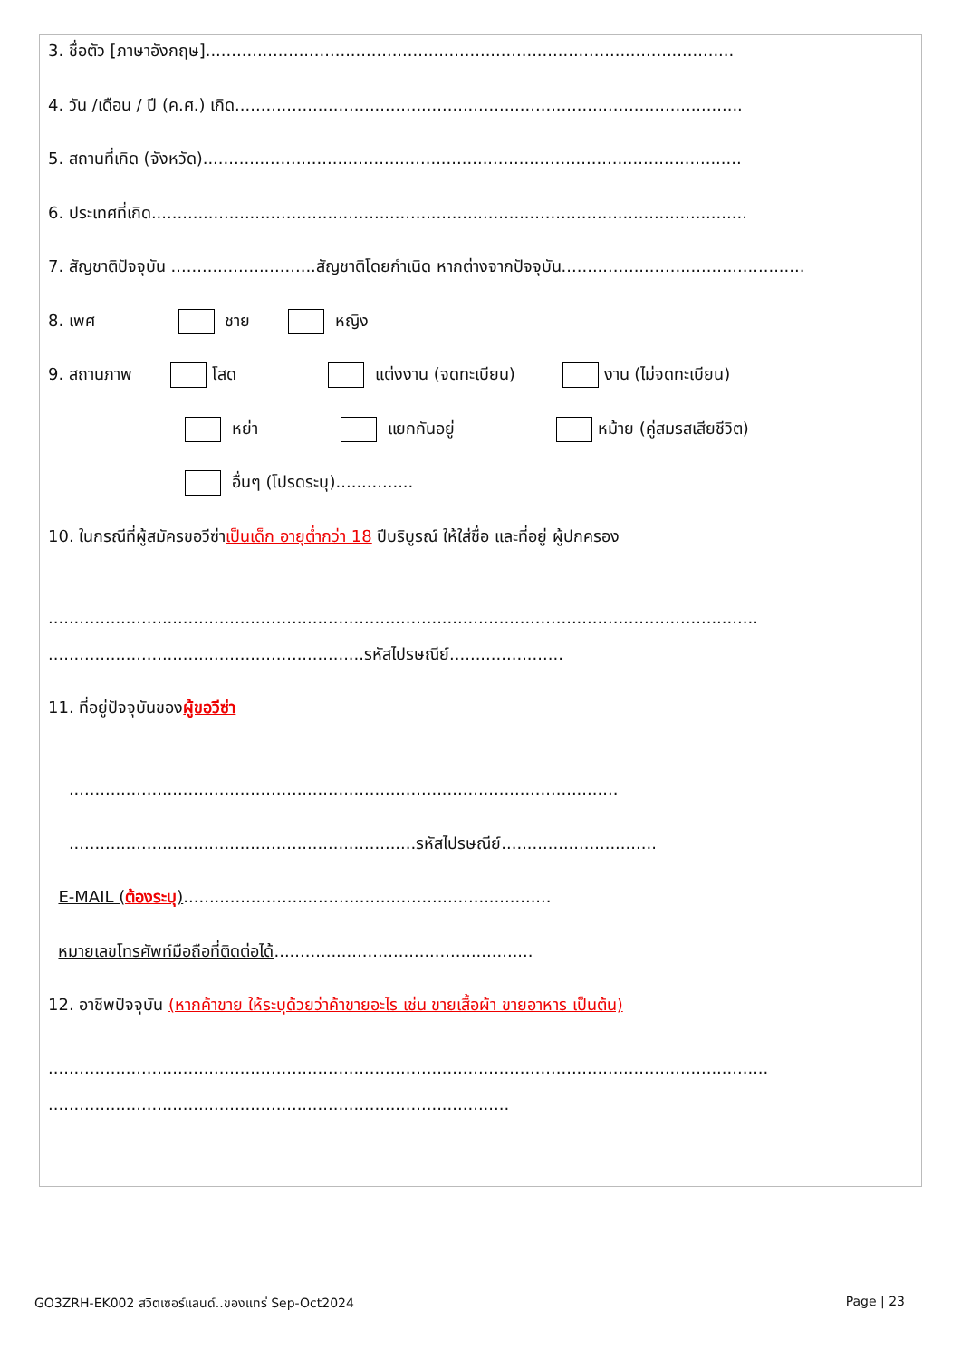3. ชื่อตัว [ภาษาอังกฤษ]......................................................................................................
4. วัน /เดือน / ปี (ค.ศ.) เกิด..................................................................................................
5. สถานที่เกิด (จังหวัด)........................................................................................................
6. ประเทศที่เกิด...................................................................................................................
7. สัญชาติปัจจุบัน ............................สัญชาติโดยกำเนิด หากต่างจากปัจจุบัน...............................................
8. เพศ ชาย หญิง
9. สถานภาพ โสด แต่งงาน (จดทะเบียน) งาน (ไม่จดทะเบียน)
หย่า แยกกันอยู่ หม้าย (คู่สมรสเสียชีวิต)
อื่นๆ (โปรดระบุ)...............
10. ในกรณีที่ผู้สมัครขอวีซ่าเป็นเด็ก อายุต่ำกว่า 18 ปีบริบูรณ์ ให้ใส่ชื่อ และที่อยู่ ผู้ปกครอง
.........................................................................................................................................
.............................................................รหัสไปรษณีย์......................
11. ที่อยู่ปัจจุบันของผู้ขอวีซ่า
..........................................................................................................
...................................................................รหัสไปรษณีย์..............................
E-MAIL (ต้องระบุ).......................................................................
หมายเลขโทรศัพท์มือถือที่ติดต่อได้..................................................
12. อาชีพปัจจุบัน (หากค้าขาย ให้ระบุด้วยว่าค้าขายอะไร เช่น ขายเสื้อผ้า ขายอาหาร เป็นต้น)
...........................................................................................................................................
.........................................................................................
GO3ZRH-EK002 สวิตเซอร์แลนด์..ของแทร่ Sep-Oct2024 Page | 23